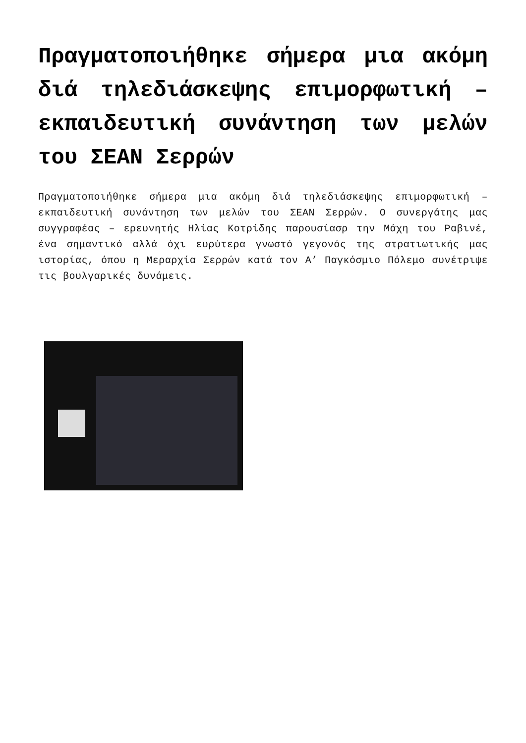Πραγματοποιήθηκε σήμερα μια ακόμη διά τηλεδιάσκεψης επιμορφωτική – εκπαιδευτική συνάντηση των μελών του ΣΕΑΝ Σερρών
Πραγματοποιήθηκε σήμερα μια ακόμη διά τηλεδιάσκεψης επιμορφωτική – εκπαιδευτική συνάντηση των μελών του ΣΕΑΝ Σερρών. Ο συνεργάτης μας συγγραφέας – ερευνητής Ηλίας Κοτρίδης παρουσίασρ την Μάχη του Ραβινέ, ένα σημαντικό αλλά όχι ευρύτερα γνωστό γεγονός της στρατιωτικής μας ιστορίας, όπου η Μεραρχία Σερρών κατά τον Α’ Παγκόσμιο Πόλεμο συνέτριψε τις βουλγαρικές δυνάμεις.